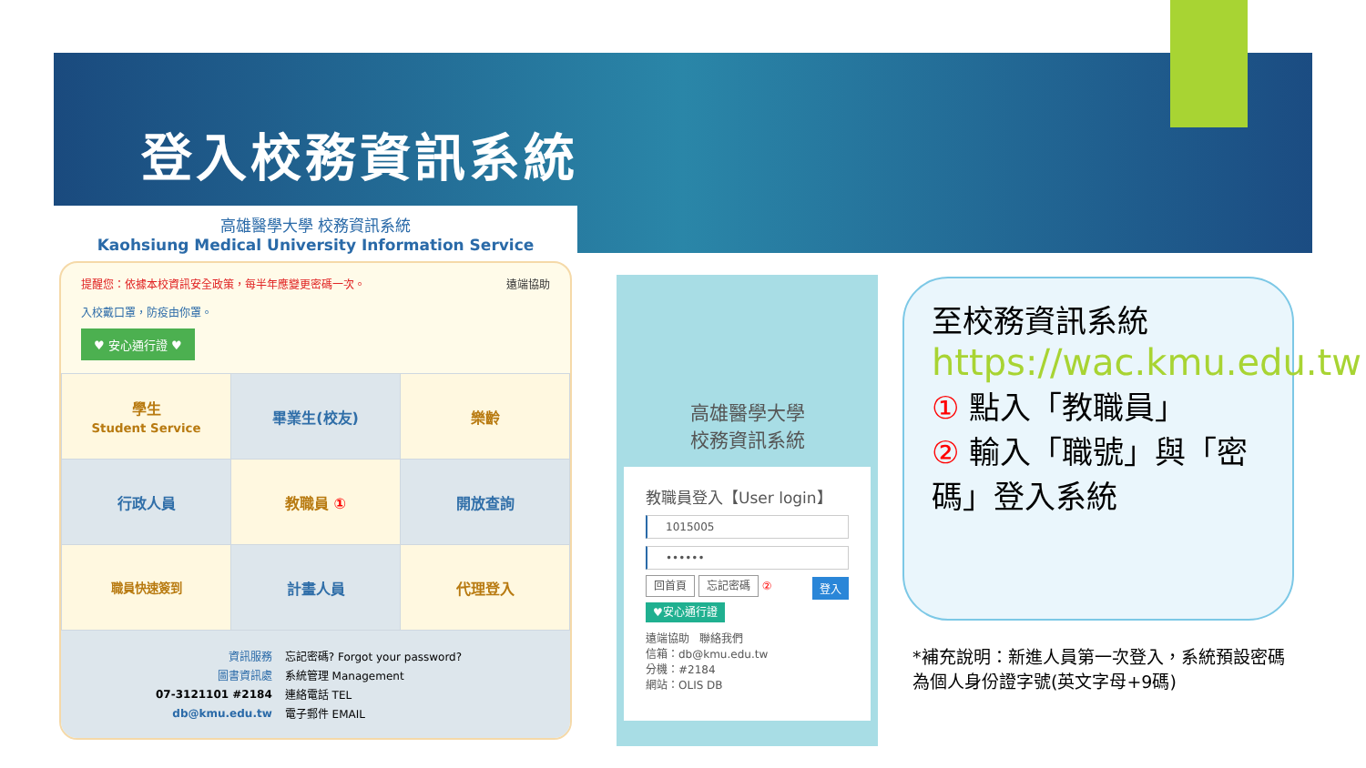登入校務資訊系統
高雄醫學大學 校務資訊系統
Kaohsiung Medical University Information Service
提醒您：依據本校資訊安全政策，每半年應變更密碼一次。 遠端協助
入校戴口罩，防疫由你罩。
♥ 安心通行證 ♥
| 學生 Student Service | 畢業生(校友) | 樂齡 |
| 行政人員 | 教職員 ① | 開放查詢 |
| 職員快速簽到 | 計畫人員 | 代理登入 |
| 資訊服務 | 忘記密碼? Forgot your password? |
| 圖書資訊處 | 系統管理 Management |
| 07-3121101 #2184 | 連絡電話 TEL |
| db@kmu.edu.tw | 電子郵件 EMAIL |
高雄醫學大學
校務資訊系統
教職員登入【User login】
1015005
••••••
回首頁 忘記密碼 登入 ②
♥安心通行證
遠端協助 聯絡我們
信箱：db@kmu.edu.tw
分機：#2184
網站：OLIS DB
至校務資訊系統
https://wac.kmu.edu.tw
① 點入「教職員」
② 輸入「職號」與「密碼」登入系統
*補充說明：新進人員第一次登入，系統預設密碼為個人身份證字號(英文字母+9碼)